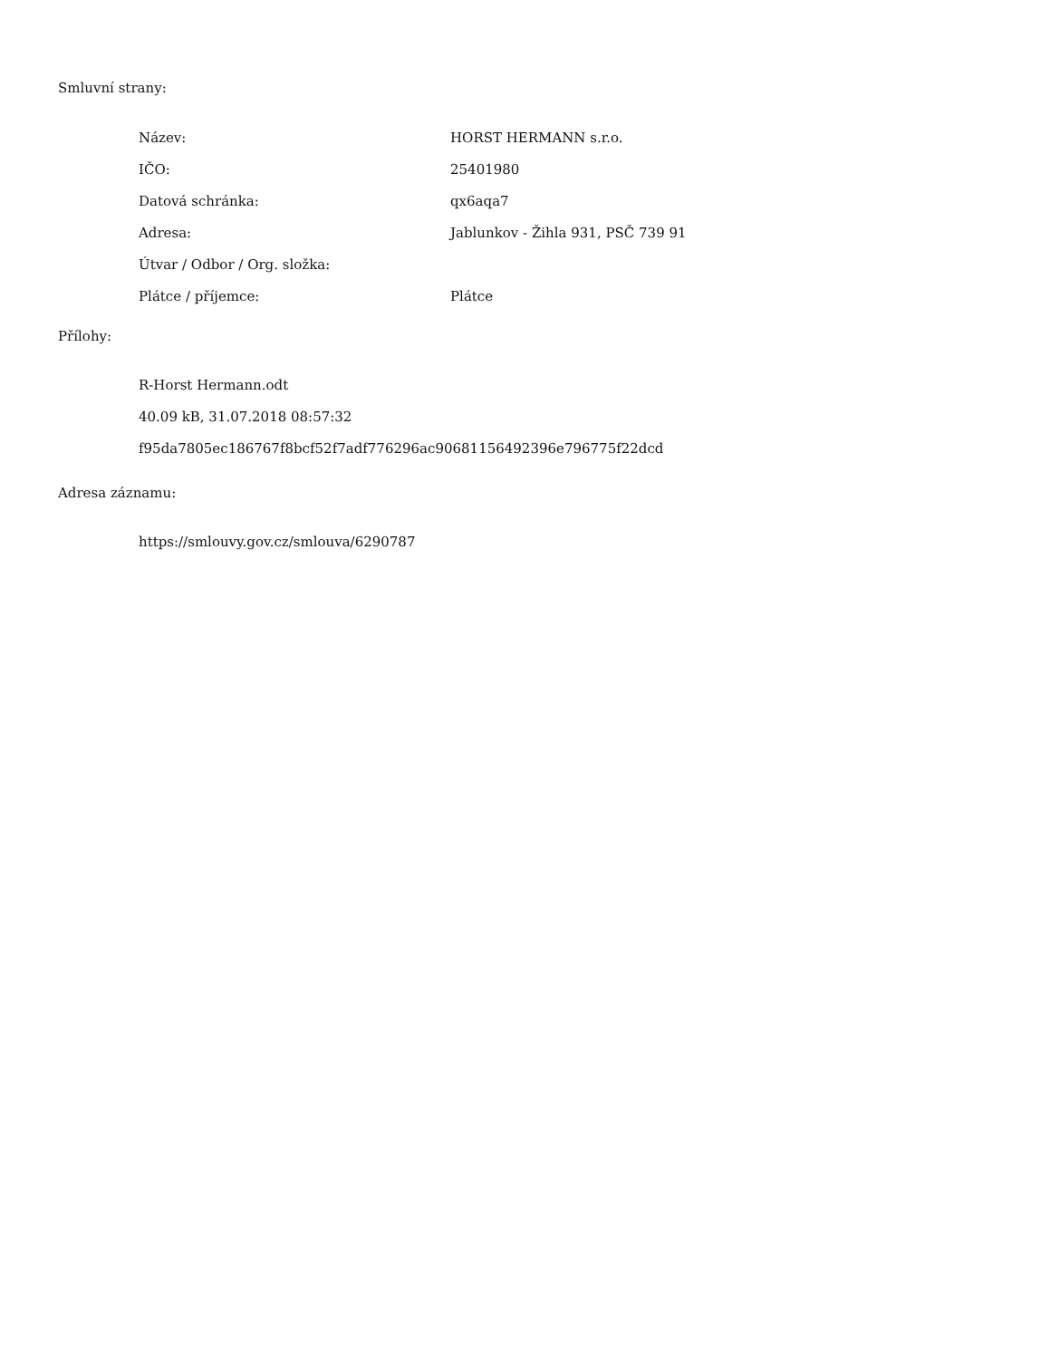Smluvní strany:
| Název: | HORST HERMANN s.r.o. |
| IČO: | 25401980 |
| Datová schránka: | qx6aqa7 |
| Adresa: | Jablunkov - Žihla 931, PSČ 739 91 |
| Útvar / Odbor / Org. složka: | |
| Plátce / příjemce: | Plátce |
Přílohy:
R-Horst Hermann.odt
40.09 kB, 31.07.2018 08:57:32
f95da7805ec186767f8bcf52f7adf776296ac90681156492396e796775f22dcd
Adresa záznamu:
https://smlouvy.gov.cz/smlouva/6290787